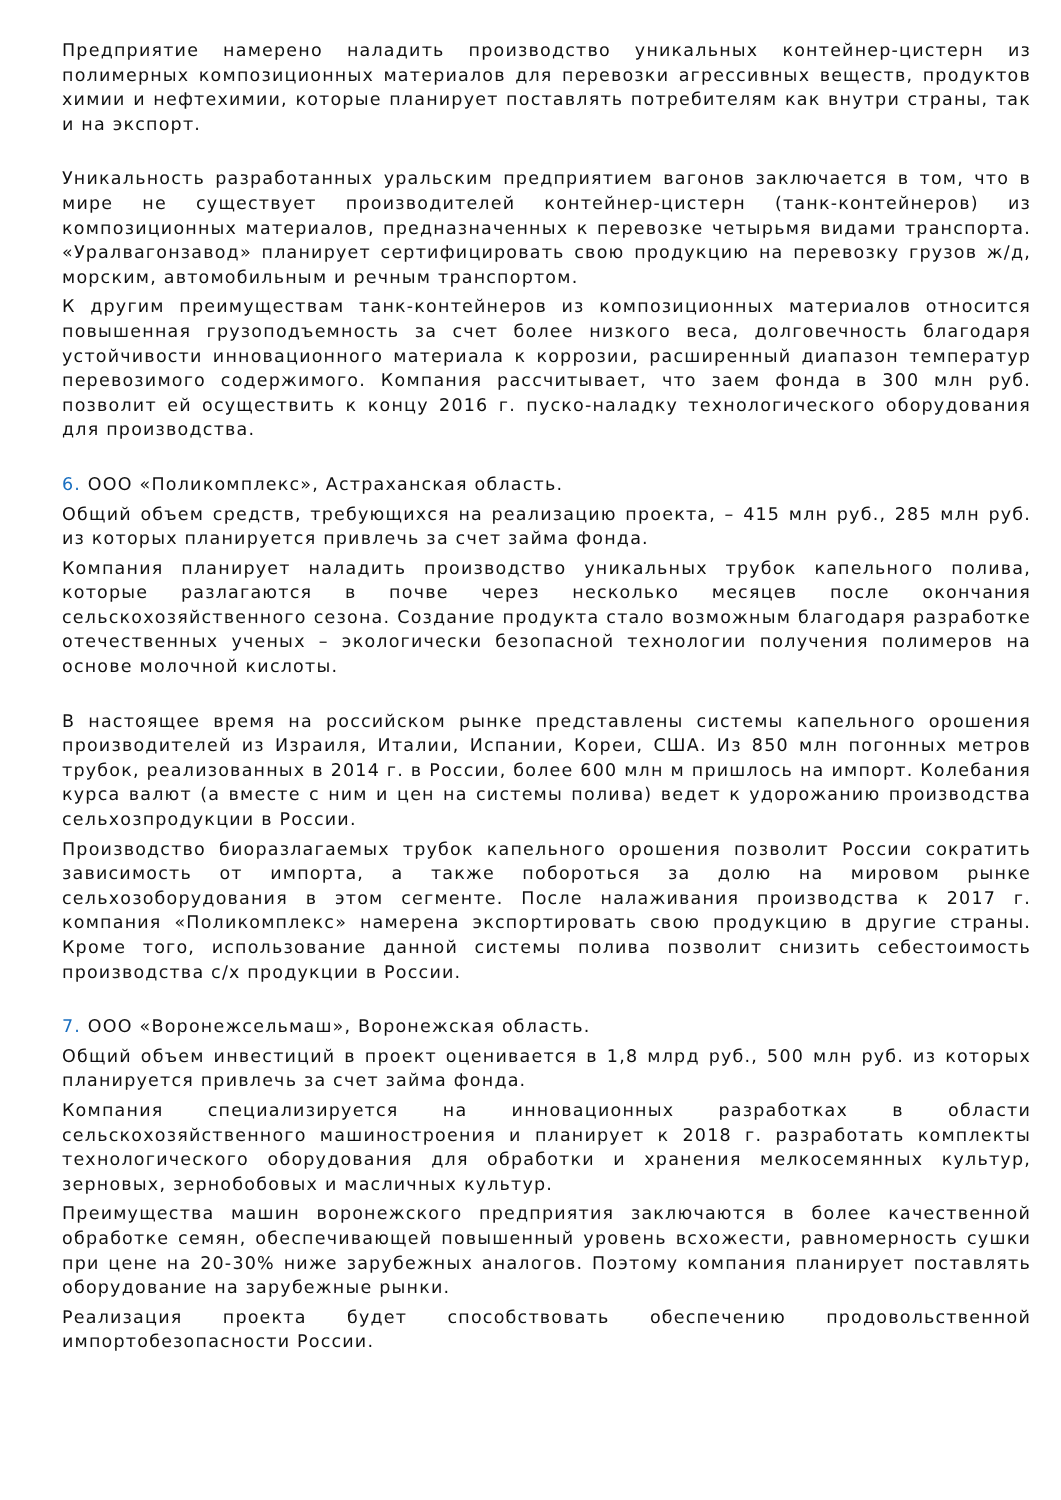Предприятие намерено наладить производство уникальных контейнер-цистерн из полимерных композиционных материалов для перевозки агрессивных веществ, продуктов химии и нефтехимии, которые планирует поставлять потребителям как внутри страны, так и на экспорт.
Уникальность разработанных уральским предприятием вагонов заключается в том, что в мире не существует производителей контейнер-цистерн (танк-контейнеров) из композиционных материалов, предназначенных к перевозке четырьмя видами транспорта. «Уралвагонзавод» планирует сертифицировать свою продукцию на перевозку грузов ж/д, морским, автомобильным и речным транспортом.
К другим преимуществам танк-контейнеров из композиционных материалов относится повышенная грузоподъемность за счет более низкого веса, долговечность благодаря устойчивости инновационного материала к коррозии, расширенный диапазон температур перевозимого содержимого. Компания рассчитывает, что заем фонда в 300 млн руб. позволит ей осуществить к концу 2016 г. пуско-наладку технологического оборудования для производства.
6. ООО «Поликомплекс», Астраханская область.
Общий объем средств, требующихся на реализацию проекта, – 415 млн руб., 285 млн руб. из которых планируется привлечь за счет займа фонда.
Компания планирует наладить производство уникальных трубок капельного полива, которые разлагаются в почве через несколько месяцев после окончания сельскохозяйственного сезона. Создание продукта стало возможным благодаря разработке отечественных ученых – экологически безопасной технологии получения полимеров на основе молочной кислоты.
В настоящее время на российском рынке представлены системы капельного орошения производителей из Израиля, Италии, Испании, Кореи, США. Из 850 млн погонных метров трубок, реализованных в 2014 г. в России, более 600 млн м пришлось на импорт. Колебания курса валют (а вместе с ним и цен на системы полива) ведет к удорожанию производства сельхозпродукции в России.
Производство биоразлагаемых трубок капельного орошения позволит России сократить зависимость от импорта, а также побороться за долю на мировом рынке сельхозоборудования в этом сегменте. После налаживания производства к 2017 г. компания «Поликомплекс» намерена экспортировать свою продукцию в другие страны. Кроме того, использование данной системы полива позволит снизить себестоимость производства с/х продукции в России.
7. ООО «Воронежсельмаш», Воронежская область.
Общий объем инвестиций в проект оценивается в 1,8 млрд руб., 500 млн руб. из которых планируется привлечь за счет займа фонда.
Компания специализируется на инновационных разработках в области сельскохозяйственного машиностроения и планирует к 2018 г. разработать комплекты технологического оборудования для обработки и хранения мелкосемянных культур, зерновых, зернобобовых и масличных культур.
Преимущества машин воронежского предприятия заключаются в более качественной обработке семян, обеспечивающей повышенный уровень всхожести, равномерность сушки при цене на 20-30% ниже зарубежных аналогов. Поэтому компания планирует поставлять оборудование на зарубежные рынки.
Реализация проекта будет способствовать обеспечению продовольственной импортобезопасности России.